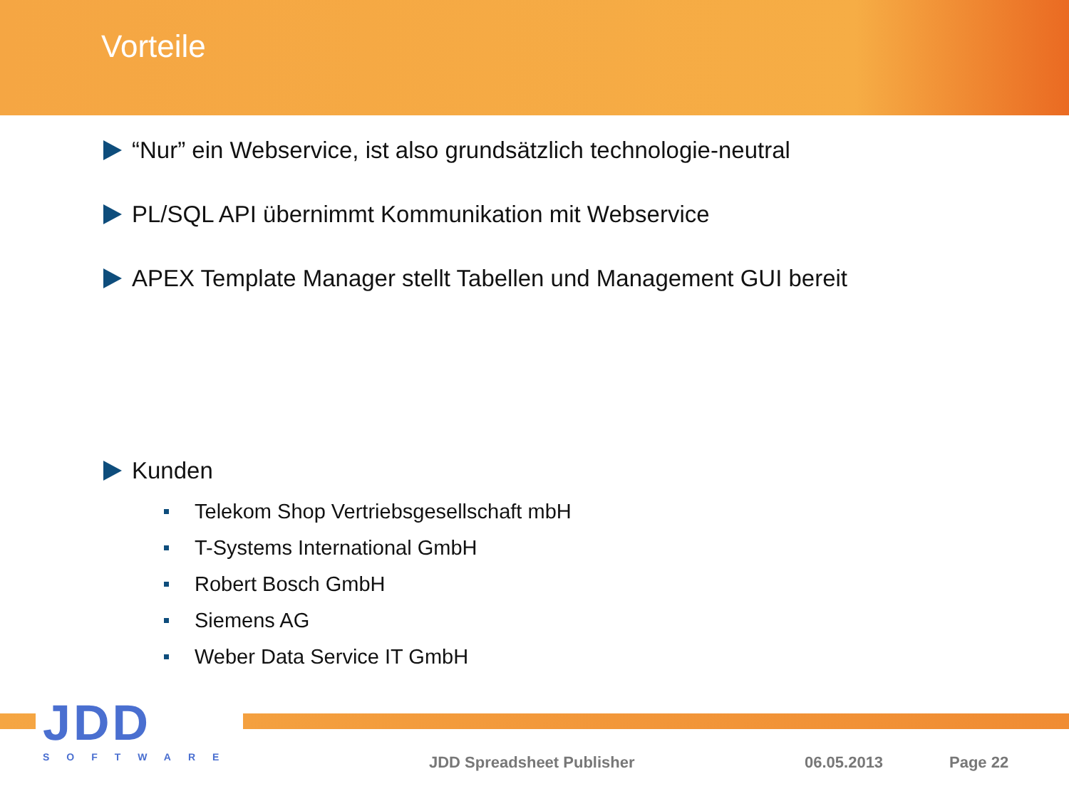Vorteile
“Nur” ein Webservice, ist also grundsätzlich technologie-neutral
PL/SQL API übernimmt Kommunikation mit Webservice
APEX Template Manager stellt Tabellen und Management GUI bereit
Kunden
Telekom Shop Vertriebsgesellschaft mbH
T-Systems International GmbH
Robert Bosch GmbH
Siemens AG
Weber Data Service IT GmbH
JDD
SOFTWARE
JDD Spreadsheet Publisher 06.05.2013 Page 22